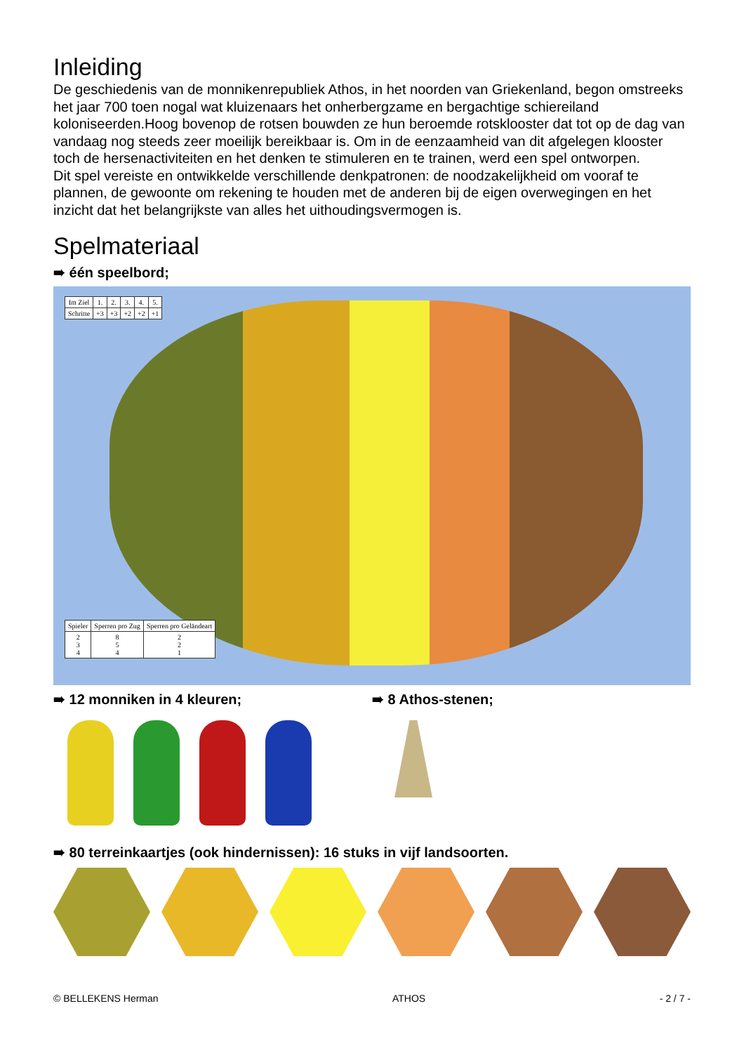Inleiding
De geschiedenis van de monnikenrepubliek Athos, in het noorden van Griekenland, begon omstreeks het jaar 700 toen nogal wat kluizenaars het onherbergzame en bergachtige schiereiland koloniseerden.Hoog bovenop de rotsen bouwden ze hun beroemde rotsklooster dat tot op de dag van vandaag nog steeds zeer moeilijk bereikbaar is. Om in de eenzaamheid van dit afgelegen klooster toch de hersenactiviteiten en het denken te stimuleren en te trainen, werd een spel ontworpen.
Dit spel vereiste en ontwikkelde verschillende denkpatronen: de noodzakelijkheid om vooraf te plannen, de gewoonte om rekening te houden met de anderen bij de eigen overwegingen en het inzicht dat het belangrijkste van alles het uithoudingsvermogen is.
Spelmateriaal
➠ één speelbord;
| Im Ziel | 1. | 2. | 3. | 4. | 5. |
| Schritte | +3 | +3 | +2 | +2 | +1 |
| Spieler | Sperren pro Zug | Sperren pro Geländeart |
| 2 3 4 | 8 5 4 | 2 2 1 |
➠ 12 monniken in 4 kleuren; ➠ 8 Athos-stenen;
➠ 80 terreinkaartjes (ook hindernissen): 16 stuks in vijf landsoorten.
© BELLEKENS Herman ATHOS - 2 / 7 -